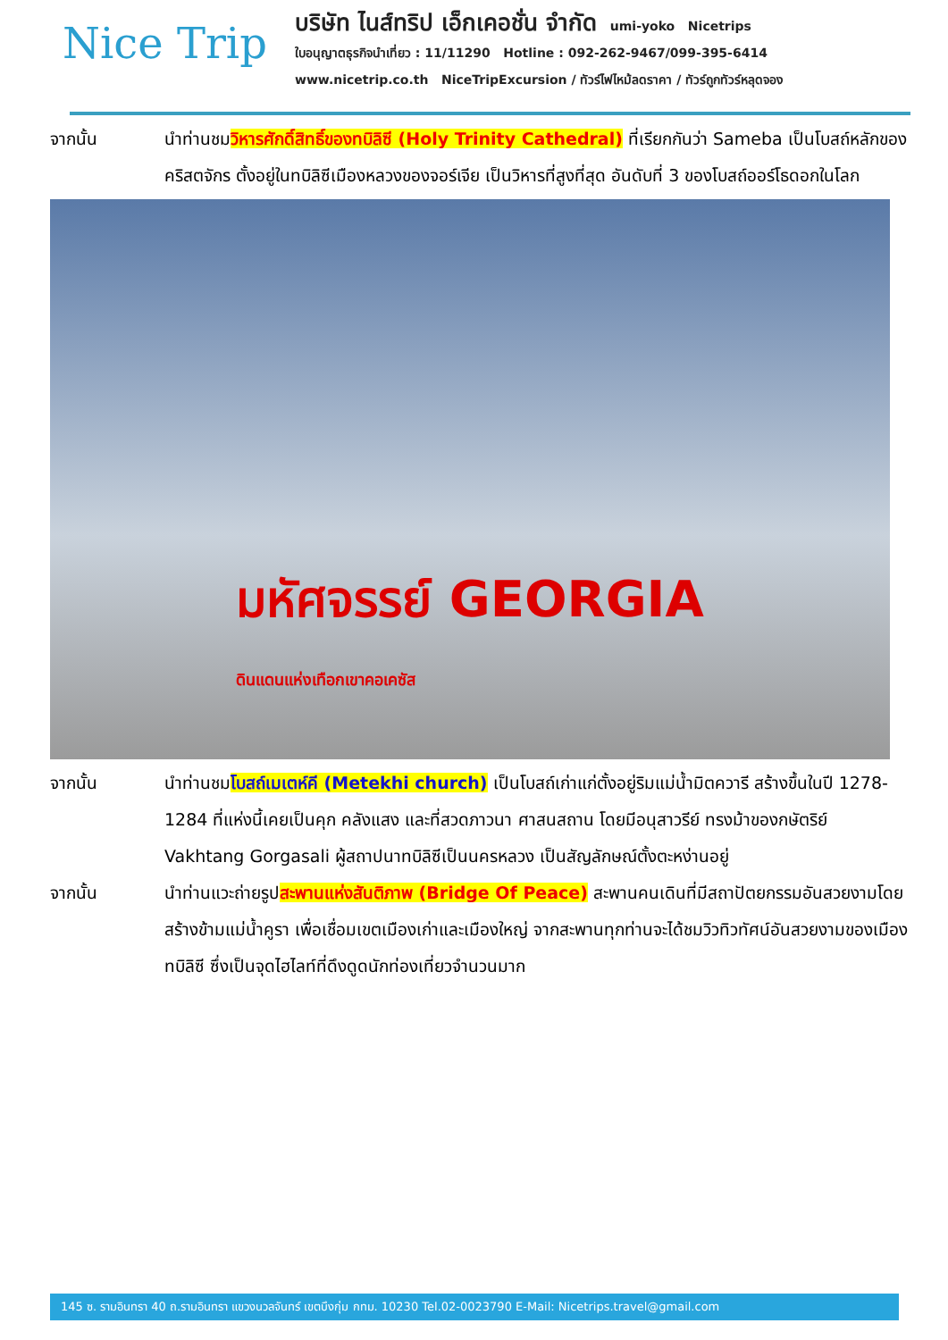Nice Trip
บริษัท ไนส์ทริป เอ็กเคอชั่น จำกัด umi-yoko Nicetrips
ใบอนุญาตธุรกิจนำเที่ยว : 11/11290 Hotline : 092-262-9467/099-395-6414
www.nicetrip.co.th NiceTripExcursion / ทัวร์ไฟไหม้ลดราคา / ทัวร์ถูกทัวร์หลุดจอง
จากนั้น นำท่านชมวิหารศักดิ์สิทธิ์ของทบิลิซี (Holy Trinity Cathedral) ที่เรียกกันว่า Sameba เป็นโบสถ์หลักของคริสตจักร ตั้งอยู่ในทบิลิซีเมืองหลวงของจอร์เจีย เป็นวิหารที่สูงที่สุด อันดับที่ 3 ของโบสถ์ออร์โธดอกในโลก
มหัศจรรย์ GEORGIA
ดินแดนแห่งเทือกเขาคอเคซัส
จากนั้น นำท่านชมโบสถ์เมเตห์คี (Metekhi church) เป็นโบสถ์เก่าแก่ตั้งอยู่ริมแม่น้ำมิตควารี สร้างขึ้นในปี 1278-1284 ที่แห่งนี้เคยเป็นคุก คลังแสง และที่สวดภาวนา ศาสนสถาน โดยมีอนุสาวรีย์ ทรงม้าของกษัตริย์ Vakhtang Gorgasali ผู้สถาปนาทบิลิซีเป็นนครหลวง เป็นสัญลักษณ์ตั้งตะหง่านอยู่
จากนั้น นำท่านแวะถ่ายรูปสะพานแห่งสันติภาพ (Bridge Of Peace) สะพานคนเดินที่มีสถาปัตยกรรมอันสวยงามโดยสร้างข้ามแม่น้ำคูรา เพื่อเชื่อมเขตเมืองเก่าและเมืองใหญ่ จากสะพานทุกท่านจะได้ชมวิวทิวทัศน์อันสวยงามของเมืองทบิลิซี ซึ่งเป็นจุดไฮไลท์ที่ดึงดูดนักท่องเที่ยวจำนวนมาก
145 ซ. รามอินทรา 40 ถ.รามอินทรา แขวงนวลจันทร์ เขตบึงกุ่ม กทม. 10230 Tel.02-0023790 E-Mail: Nicetrips.travel@gmail.com